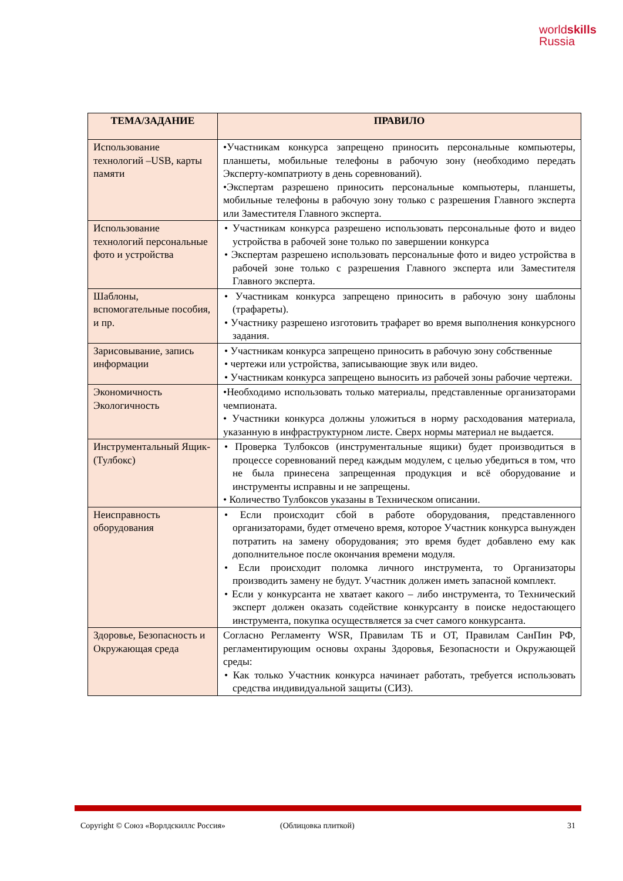worldskills
Russia
| ТЕМА/ЗАДАНИЕ | ПРАВИЛО |
| --- | --- |
| Использование технологий –USB, карты памяти | •Участникам конкурса запрещено приносить персональные компьютеры, планшеты, мобильные телефоны в рабочую зону (необходимо передать Эксперту-компатриоту в день соревнований). •Экспертам разрешено приносить персональные компьютеры, планшеты, мобильные телефоны в рабочую зону только с разрешения Главного эксперта или Заместителя Главного эксперта. |
| Использование технологий персональные фото и устройства | • Участникам конкурса разрешено использовать персональные фото и видео устройства в рабочей зоне только по завершении конкурса • Экспертам разрешено использовать персональные фото и видео устройства в рабочей зоне только с разрешения Главного эксперта или Заместителя Главного эксперта. |
| Шаблоны, вспомогательные пособия, и пр. | • Участникам конкурса запрещено приносить в рабочую зону шаблоны (трафареты). • Участнику разрешено изготовить трафарет во время выполнения конкурсного задания. |
| Зарисовывание, запись информации | • Участникам конкурса запрещено приносить в рабочую зону собственные • чертежи или устройства, записывающие звук или видео. • Участникам конкурса запрещено выносить из рабочей зоны рабочие чертежи. |
| Экономичность Экологичность | •Необходимо использовать только материалы, представленные организаторами чемпионата. • Участники конкурса должны уложиться в норму расходования материала, указанную в инфраструктурном листе. Сверх нормы материал не выдается. |
| Инструментальный Ящик-(Тулбокс) | • Проверка Тулбоксов (инструментальные ящики) будет производиться в процессе соревнований перед каждым модулем, с целью убедиться в том, что не была принесена запрещенная продукция и всё оборудование и инструменты исправны и не запрещены. • Количество Тулбоксов указаны в Техническом описании. |
| Неисправность оборудования | • Если происходит сбой в работе оборудования, представленного организаторами, будет отмечено время, которое Участник конкурса вынужден потратить на замену оборудования; это время будет добавлено ему как дополнительное после окончания времени модуля. • Если происходит поломка личного инструмента, то Организаторы производить замену не будут. Участник должен иметь запасной комплект. • Если у конкурсанта не хватает какого – либо инструмента, то Технический эксперт должен оказать содействие конкурсанту в поиске недостающего инструмента, покупка осуществляется за счет самого конкурсанта. |
| Здоровье, Безопасность и Окружающая среда | Согласно Регламенту WSR, Правилам ТБ и ОТ, Правилам СанПин РФ, регламентирующим основы охраны Здоровья, Безопасности и Окружающей среды: • Как только Участник конкурса начинает работать, требуется использовать средства индивидуальной защиты (СИЗ). |
Copyright © Союз «Ворлдскиллс Россия» (Облицовка плиткой) 31